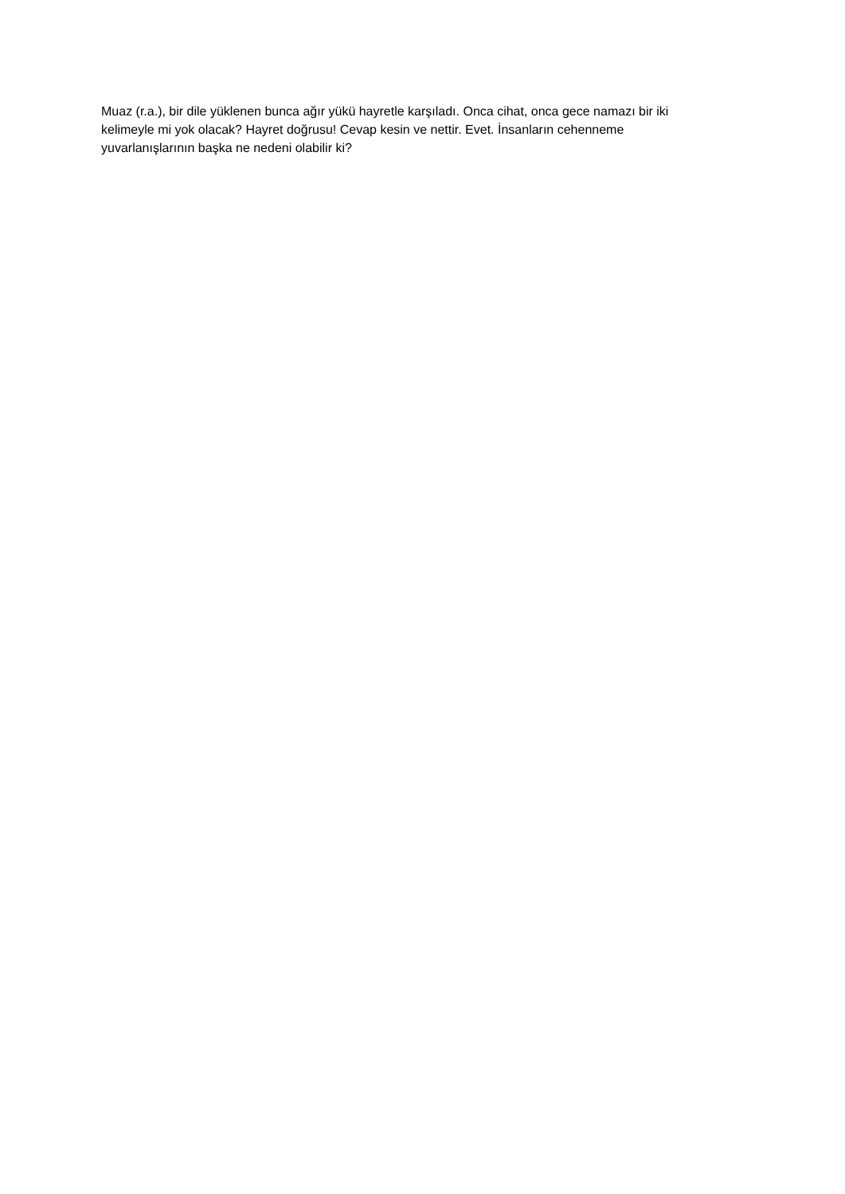Muaz (r.a.), bir dile yüklenen bunca ağır yükü hayretle karşıladı. Onca cihat, onca gece namazı bir iki kelimeyle mi yok olacak? Hayret doğrusu! Cevap kesin ve nettir. Evet. İnsanların cehenneme yuvarlanışlarının başka ne nedeni olabilir ki?